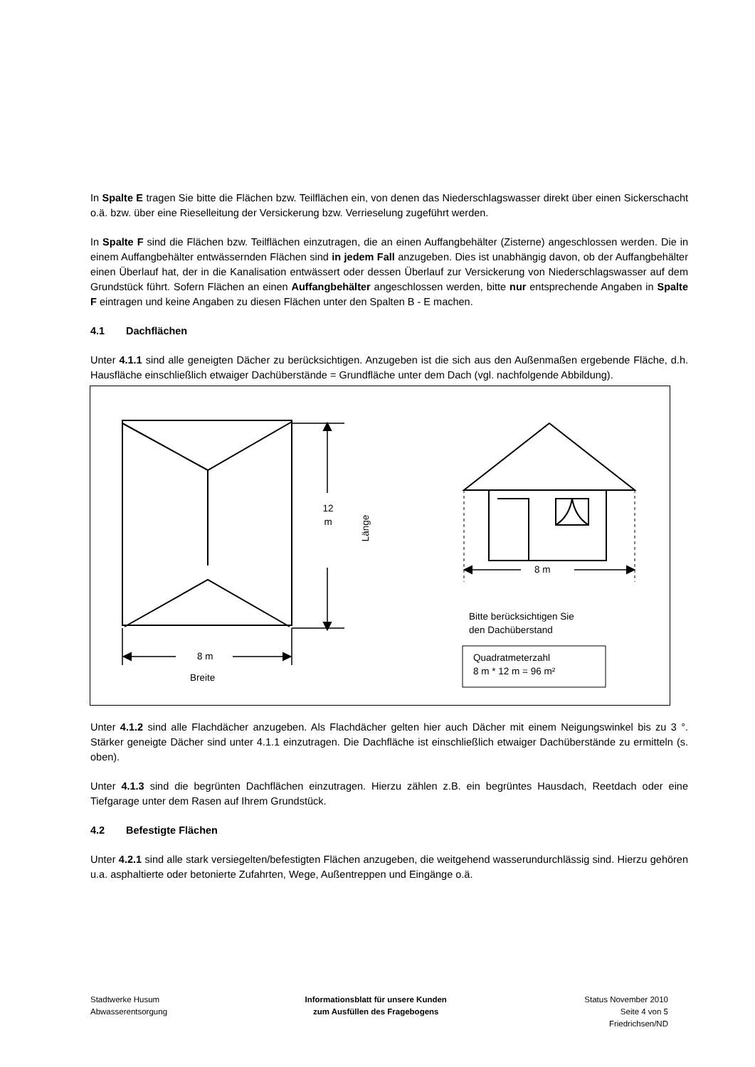In Spalte E tragen Sie bitte die Flächen bzw. Teilflächen ein, von denen das Niederschlagswasser direkt über einen Sickerschacht o.ä. bzw. über eine Rieselleitung der Versickerung bzw. Verrieselung zugeführt werden.
In Spalte F sind die Flächen bzw. Teilflächen einzutragen, die an einen Auffangbehälter (Zisterne) angeschlossen werden. Die in einem Auffangbehälter entwässernden Flächen sind in jedem Fall anzugeben. Dies ist unabhängig davon, ob der Auffangbehälter einen Überlauf hat, der in die Kanalisation entwässert oder dessen Überlauf zur Versickerung von Niederschlagswasser auf dem Grundstück führt. Sofern Flächen an einen Auffangbehälter angeschlossen werden, bitte nur entsprechende Angaben in Spalte F eintragen und keine Angaben zu diesen Flächen unter den Spalten B - E machen.
4.1 Dachflächen
Unter 4.1.1 sind alle geneigten Dächer zu berücksichtigen. Anzugeben ist die sich aus den Außenmaßen ergebende Fläche, d.h. Hausfläche einschließlich etwaiger Dachüberstände = Grundfläche unter dem Dach (vgl. nachfolgende Abbildung).
12 m
Länge
8 m
Breite
8 m
Bitte berücksichtigen Sie
den Dachüberstand
Quadratmeterzahl
8 m * 12 m = 96 m²
Unter 4.1.2 sind alle Flachdächer anzugeben. Als Flachdächer gelten hier auch Dächer mit einem Neigungswinkel bis zu 3 °. Stärker geneigte Dächer sind unter 4.1.1 einzutragen. Die Dachfläche ist einschließlich etwaiger Dachüberstände zu ermitteln (s. oben).
Unter 4.1.3 sind die begrünten Dachflächen einzutragen. Hierzu zählen z.B. ein begrüntes Hausdach, Reetdach oder eine Tiefgarage unter dem Rasen auf Ihrem Grundstück.
4.2 Befestigte Flächen
Unter 4.2.1 sind alle stark versiegelten/befestigten Flächen anzugeben, die weitgehend wasserundurchlässig sind. Hierzu gehören u.a. asphaltierte oder betonierte Zufahrten, Wege, Außentreppen und Eingänge o.ä.
Stadtwerke Husum
Abwasserentsorgung
Informationsblatt für unsere Kunden
zum Ausfüllen des Fragebogens
Status November 2010
Seite 4 von 5
Friedrichsen/ND